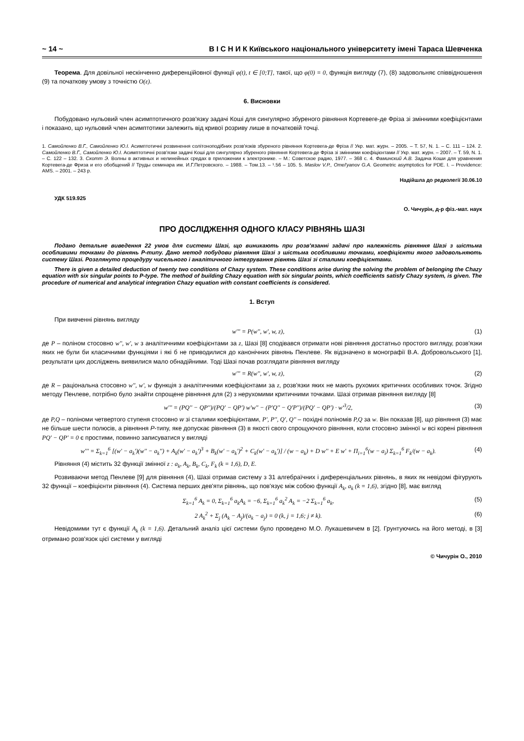~ 14 ~ В І С Н И К Київського національного університету імені Тараса Шевченка
Теорема. Для довільної нескінченно диференційовної функції φ(t), t ∈ [0;T], такої, що φ(0) = 0, функція вигляду (7), (8) задовольняє співвідношення (9) та початкову умову з точністю O(ε).
6. Висновки
Побудовано нульовий член асимптотичного розв'язку задачі Коші для сингулярно збуреного рівняння Кортевеге-де Фріза зі змінними коефіцієнтами і показано, що нульовий член асимптотики залежить від кривої розриву лише в початковій точці.
1. Самойленко В.Г., Самойленко Ю.І. Асимптотичні розвинення солітоноподібних розв'язків збуреного рівняння Кортевега-де Фріза // Укр. мат. журн. – 2005. – Т. 57, N. 1. – С. 111 – 124. 2. Самойленко В.Г., Самойленко Ю.І. Асимптотичні розв'язки задачі Коші для сингулярно збуреного рівняння Кортевега-де Фріза зі змінними коефіцієнтами // Укр. мат. журн. – 2007. – Т. 59, N. 1. – С. 122 – 132. 3. Скотт Э. Волны в активных и нелинейных средах в приложении к электронике. – М.: Советское радио, 1977. – 368 с. 4. Фаминский А.В. Задача Коши для уравнения Кортевега-де Фриза и его обобщений // Труды семинара им. И.Г.Петровского. – 1988. – Том.13. – ¹.56 – 105. 5. Maslov V.P., Omel'yanov G.A. Geometric asymptotics for PDE. I. – Providence: AMS. – 2001. – 243 p.
Надійшла до редколегії 30.06.10
УДК 519.925
О. Чичурін, д-р фіз.-мат. наук
ПРО ДОСЛІДЖЕННЯ ОДНОГО КЛАСУ РІВНЯНЬ ШАЗІ
Подано детальне виведення 22 умов для системи Шазі, що виникають при розв'язанні задачі про належність рівняння Шазі з шістьма особливими точками до рівнянь Р-типу. Дано метод побудови рівняння Шазі з шістьма особливими точками, коефіцієнти якого задовольняють систему Шазі. Розглянуто процедуру чисельного і аналітичного інтегрування рівнянь Шазі зі сталими коефіцієнтами.
There is given a detailed deduction of twenty two conditions of Chazy system. These conditions arise during the solving the problem of belonging the Chazy equation with six singular points to P-type. The method of building Chazy equation with six singular points, which coefficients satisfy Chazy system, is given. The procedure of numerical and analytical integration Chazy equation with constant coefficients is considered.
1. Вступ
При вивченні рівнянь вигляду
w''' = P(w'', w', w, z), (1)
де P – поліном стосовно w'', w', w з аналітичними коефіцієнтами за z, Шазі [8] сподівався отримати нові рівняння достатньо простого вигляду, розв'язки яких не були би класичними функціями і які б не приводилися до канонічних рівнянь Пенлеве. Як відзначено в монографії В.А. Добровольського [1], результати цих досліджень виявилися мало обнадійними. Тоді Шазі почав розглядати рівняння вигляду
w''' = R(w'', w', w, z), (2)
де R – раціональна стосовно w'', w', w функція з аналітичними коефіцієнтами за z, розв'язки яких не мають рухомих критичних особливих точок. Згідно методу Пенлеве, потрібно було знайти спрощене рівняння для (2) з нерухомими критичними точками. Шазі отримав рівняння вигляду [8]
w''' = (PQ'' − QP'')/(PQ' − QP') w'w'' − (P'Q'' − Q'P'')/(PQ' − QP') · w'<sup>3</sup>/2, (3)
де P,Q – поліноми четвертого ступеня стосовно w зі сталими коефіцієнтами, P', P'', Q', Q'' – похідні поліномів P,Q за w. Він показав [8], що рівняння (3) має не більше шести полюсів, а рівняння P-типу, яке допускає рівняння (3) в якості свого спрощуючого рівняння, коли стосовно змінної w всі корені рівняння PQ' − QP' = 0 є простими, повинно записуватися у вигляді
w''' = Σ<sub>k=1</sub><sup>6</sup> [(w' − a<sub>k</sub>')(w'' − a<sub>k</sub>'') + A<sub>k</sub>(w' − a<sub>k</sub>')<sup>3</sup> + B<sub>k</sub>(w' − a<sub>k</sub>')<sup>2</sup> + C<sub>k</sub>(w' − a<sub>k</sub>')] / (w − a<sub>k</sub>) + D w'' + E w' + Π<sub>i=1</sub><sup>6</sup>(w − a<sub>i</sub>) Σ<sub>k=1</sub><sup>6</sup> F<sub>k</sub>/(w − a<sub>k</sub>). (4)
Рівняння (4) містить 32 функції змінної z : a<sub>k</sub>, A<sub>k</sub>, B<sub>k</sub>, C<sub>k</sub>, F<sub>k</sub> (k = 1,6), D, E.
Розвиваючи метод Пенлеве [9] для рівняння (4), Шазі отримав систему з 31 алгебраїчних і диференціальних рівнянь, в яких як невідомі фігурують 32 функції – коефіцієнти рівняння (4). Система перших дев'яти рівнянь, що пов'язує між собою функції A<sub>k</sub>, a<sub>k</sub> (k = 1,6), згідно [8], має вигляд
Σ<sub>k=1</sub><sup>6</sup> A<sub>k</sub> = 0, Σ<sub>k=1</sub><sup>6</sup> a<sub>k</sub>A<sub>k</sub> = −6, Σ<sub>k=1</sub><sup>6</sup> a<sub>k</sub><sup>2</sup> A<sub>k</sub> = −2 Σ<sub>k=1</sub><sup>6</sup> a<sub>k</sub>, (5)
2 A<sub>k</sub><sup>2</sup> + Σ<sub>j</sub> (A<sub>k</sub> − A<sub>j</sub>)/(a<sub>k</sub> − a<sub>j</sub>) = 0 (k, j = 1,6; j ≠ k). (6)
Невідомими тут є функції A<sub>k</sub> (k = 1,6). Детальний аналіз цієї системи було проведено М.О. Лукашевичем в [2]. Грунтуючись на його методі, в [3] отримано розв'язок цієї системи у вигляді
© Чичурін О., 2010